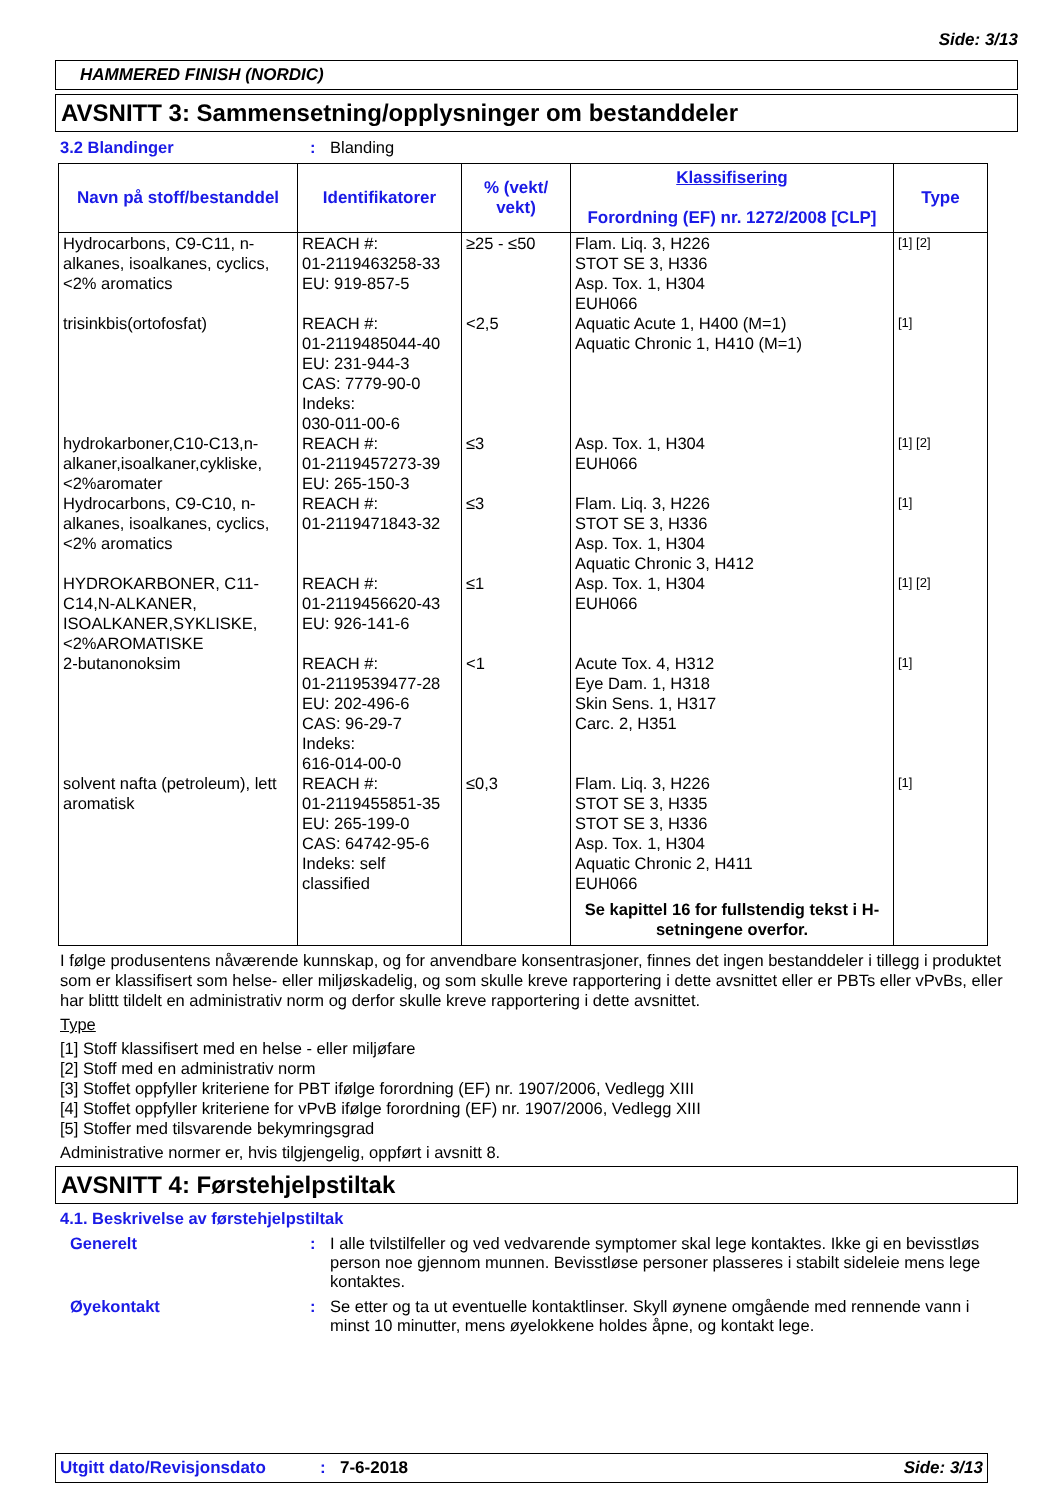Side: 3/13
HAMMERED FINISH (NORDIC)
AVSNITT 3: Sammensetning/opplysninger om bestanddeler
3.2 Blandinger: Blanding
| Navn på stoff/bestanddel | Identifikatorer | % (vekt/ vekt) | Klassifisering Forordning (EF) nr. 1272/2008 [CLP] | Type |
| --- | --- | --- | --- | --- |
| Hydrocarbons, C9-C11, n-alkanes, isoalkanes, cyclics, <2% aromatics | REACH #: 01-2119463258-33 EU: 919-857-5 | ≥25 - ≤50 | Flam. Liq. 3, H226 STOT SE 3, H336 Asp. Tox. 1, H304 EUH066 | [1] [2] |
| trisinkbis(ortofosfat) | REACH #: 01-2119485044-40 EU: 231-944-3 CAS: 7779-90-0 Indeks: 030-011-00-6 | <2,5 | Aquatic Acute 1, H400 (M=1) Aquatic Chronic 1, H410 (M=1) | [1] |
| hydrokarboner,C10-C13,n-alkaner,isoalkaner,cykliske, <2%aromater | REACH #: 01-2119457273-39 EU: 265-150-3 | ≤3 | Asp. Tox. 1, H304 EUH066 | [1] [2] |
| Hydrocarbons, C9-C10, n-alkanes, isoalkanes, cyclics, <2% aromatics | REACH #: 01-2119471843-32 | ≤3 | Flam. Liq. 3, H226 STOT SE 3, H336 Asp. Tox. 1, H304 Aquatic Chronic 3, H412 | [1] |
| HYDROKARBONER, C11-C14,N-ALKANER, ISOALKANER,SYKLISKE, <2%AROMATISKE | REACH #: 01-2119456620-43 EU: 926-141-6 | ≤1 | Asp. Tox. 1, H304 EUH066 | [1] [2] |
| 2-butanonoksim | REACH #: 01-2119539477-28 EU: 202-496-6 CAS: 96-29-7 Indeks: 616-014-00-0 | <1 | Acute Tox. 4, H312 Eye Dam. 1, H318 Skin Sens. 1, H317 Carc. 2, H351 | [1] |
| solvent nafta (petroleum), lett aromatisk | REACH #: 01-2119455851-35 EU: 265-199-0 CAS: 64742-95-6 Indeks: self classified | ≤0,3 | Flam. Liq. 3, H226 STOT SE 3, H335 STOT SE 3, H336 Asp. Tox. 1, H304 Aquatic Chronic 2, H411 EUH066 Se kapittel 16 for fullstendig tekst i H-setningene overfor. | [1] |
I følge produsentens nåværende kunnskap, og for anvendbare konsentrasjoner, finnes det ingen bestanddeler i tillegg i produktet som er klassifisert som helse- eller miljøskadelig, og som skulle kreve rapportering i dette avsnittet eller er PBTs eller vPvBs, eller har blittt tildelt en administrativ norm og derfor skulle kreve rapportering i dette avsnittet.
Type
[1] Stoff klassifisert med en helse - eller miljøfare
[2] Stoff med en administrativ norm
[3] Stoffet oppfyller kriteriene for PBT ifølge forordning (EF) nr. 1907/2006, Vedlegg XIII
[4] Stoffet oppfyller kriteriene for vPvB ifølge forordning (EF) nr. 1907/2006, Vedlegg XIII
[5] Stoffer med tilsvarende bekymringsgrad
Administrative normer er, hvis tilgjengelig, oppført i avsnitt 8.
AVSNITT 4: Førstehjelpstiltak
4.1. Beskrivelse av førstehjelpstiltak
Generelt: I alle tvilstilfeller og ved vedvarende symptomer skal lege kontaktes. Ikke gi en bevisstløs person noe gjennom munnen. Bevisstløse personer plasseres i stabilt sideleie mens lege kontaktes.
Øyekontakt: Se etter og ta ut eventuelle kontaktlinser. Skyll øynene omgående med rennende vann i minst 10 minutter, mens øyelokkene holdes åpne, og kontakt lege.
Utgitt dato/Revisjonsdato: 7-6-2018 Side: 3/13